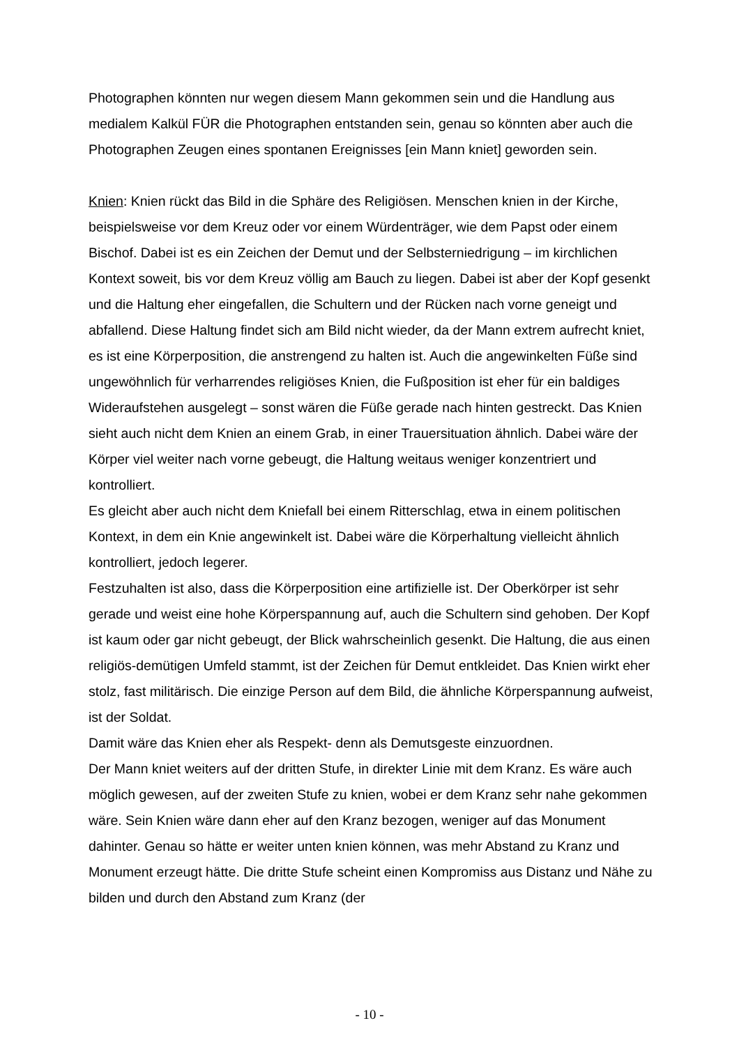Photographen könnten nur wegen diesem Mann gekommen sein und die Handlung aus medialem Kalkül FÜR die Photographen entstanden sein, genau so könnten aber auch die Photographen Zeugen eines spontanen Ereignisses [ein Mann kniet] geworden sein.
Knien: Knien rückt das Bild in die Sphäre des Religiösen. Menschen knien in der Kirche, beispielsweise vor dem Kreuz oder vor einem Würdenträger, wie dem Papst oder einem Bischof. Dabei ist es ein Zeichen der Demut und der Selbsterniedrigung – im kirchlichen Kontext soweit, bis vor dem Kreuz völlig am Bauch zu liegen. Dabei ist aber der Kopf gesenkt und die Haltung eher eingefallen, die Schultern und der Rücken nach vorne geneigt und abfallend. Diese Haltung findet sich am Bild nicht wieder, da der Mann extrem aufrecht kniet, es ist eine Körperposition, die anstrengend zu halten ist. Auch die angewinkelten Füße sind ungewöhnlich für verharrendes religiöses Knien, die Fußposition ist eher für ein baldiges Wideraufstehen ausgelegt – sonst wären die Füße gerade nach hinten gestreckt. Das Knien sieht auch nicht dem Knien an einem Grab, in einer Trauersituation ähnlich. Dabei wäre der Körper viel weiter nach vorne gebeugt, die Haltung weitaus weniger konzentriert und kontrolliert.
Es gleicht aber auch nicht dem Kniefall bei einem Ritterschlag, etwa in einem politischen Kontext, in dem ein Knie angewinkelt ist. Dabei wäre die Körperhaltung vielleicht ähnlich kontrolliert, jedoch legerer.
Festzuhalten ist also, dass die Körperposition eine artifizielle ist. Der Oberkörper ist sehr gerade und weist eine hohe Körperspannung auf, auch die Schultern sind gehoben. Der Kopf ist kaum oder gar nicht gebeugt, der Blick wahrscheinlich gesenkt. Die Haltung, die aus einen religiös-demütigen Umfeld stammt, ist der Zeichen für Demut entkleidet. Das Knien wirkt eher stolz, fast militärisch. Die einzige Person auf dem Bild, die ähnliche Körperspannung aufweist, ist der Soldat.
Damit wäre das Knien eher als Respekt- denn als Demutsgeste einzuordnen.
Der Mann kniet weiters auf der dritten Stufe, in direkter Linie mit dem Kranz. Es wäre auch möglich gewesen, auf der zweiten Stufe zu knien, wobei er dem Kranz sehr nahe gekommen wäre. Sein Knien wäre dann eher auf den Kranz bezogen, weniger auf das Monument dahinter. Genau so hätte er weiter unten knien können, was mehr Abstand zu Kranz und Monument erzeugt hätte. Die dritte Stufe scheint einen Kompromiss aus Distanz und Nähe zu bilden und durch den Abstand zum Kranz (der
- 10 -